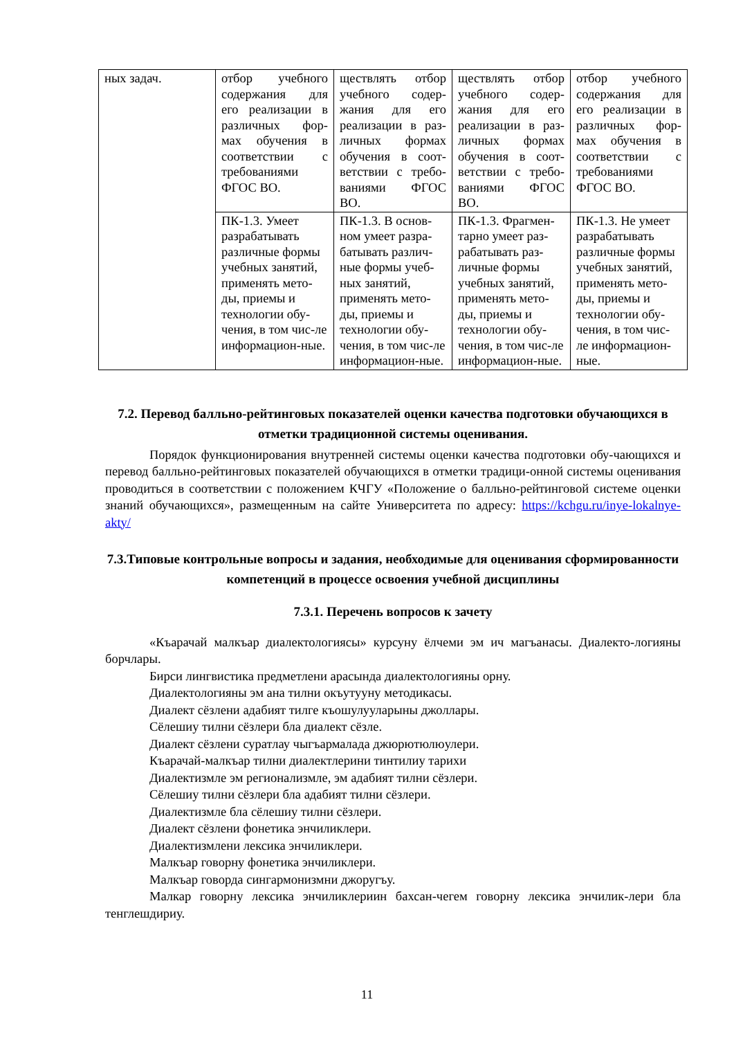| ных задач. | отбор учебного содержания для его реализации в различных фор-мах обучения в соответствии с требованиями ФГОС ВО. | ществлять отбор учебного содер-жания для его реализации в раз-личных формах обучения в соот-ветствии с требо-ваниями ФГОС ВО. | ществлять отбор учебного содер-жания для его реализации в раз-личных формах обучения в соот-ветствии с требо-ваниями ФГОС ВО. | отбор учебного содержания для его реализации в различных фор-мах обучения в соответствии с требованиями ФГОС ВО. |
| | ПК-1.3. Умеет разрабатывать различные формы учебных занятий, применять мето-ды, приемы и технологии обу-чения, в том чис-ле информацион-ные. | ПК-1.3. В основ-ном умеет разра-батывать различ-ные формы учеб-ных занятий, применять мето-ды, приемы и технологии обу-чения, в том чис-ле информацион-ные. | ПК-1.3. Фрагмен-тарно умеет раз-рабатывать раз-личные формы учебных занятий, применять мето-ды, приемы и технологии обу-чения, в том чис-ле информацион-ные. | ПК-1.3. Не умеет разрабатывать различные формы учебных занятий, применять мето-ды, приемы и технологии обу-чения, в том чис-ле информацион-ные. |
7.2. Перевод балльно-рейтинговых показателей оценки качества подготовки обучающихся в отметки традиционной системы оценивания.
Порядок функционирования внутренней системы оценки качества подготовки обу-чающихся и перевод балльно-рейтинговых показателей обучающихся в отметки традици-онной системы оценивания проводиться в соответствии с положением КЧГУ «Положение о балльно-рейтинговой системе оценки знаний обучающихся», размещенным на сайте Университета по адресу: https://kchgu.ru/inye-lokalnye-akty/
7.3.Типовые контрольные вопросы и задания, необходимые для оценивания сформированности компетенций в процессе освоения учебной дисциплины
7.3.1. Перечень вопросов к зачету
«Къарачай малкъар диалектологиясы» курсуну ёлчеми эм ич магъанасы. Диалекто-логияны борчлары.
Бирси лингвистика предметлени арасында диалектологияны орну.
Диалектологияны эм ана тилни окъутууну методикасы.
Диалект сёзлени адабият тилге къошулууларыны джоллары.
Сёлешиу тилни сёзлери бла диалект сёзле.
Диалект сёзлени суратлау чыгъармалада джюрютюлюулери.
Къарачай-малкъар тилни диалектлерини тинтилиу тарихи
Диалектизмле эм регионализмле, эм адабият тилни сёзлери.
Сёлешиу тилни сёзлери бла адабият тилни сёзлери.
Диалектизмле бла сёлешиу тилни сёзлери.
Диалект сёзлени фонетика энчиликлери.
Диалектизмлени лексика энчиликлери.
Малкъар говорну фонетика энчиликлери.
Малкъар говорда сингармонизмни джоругъу.
Малкар говорну лексика энчиликлериин бахсан-чегем говорну лексика энчилик-лери бла тенглешдириу.
11